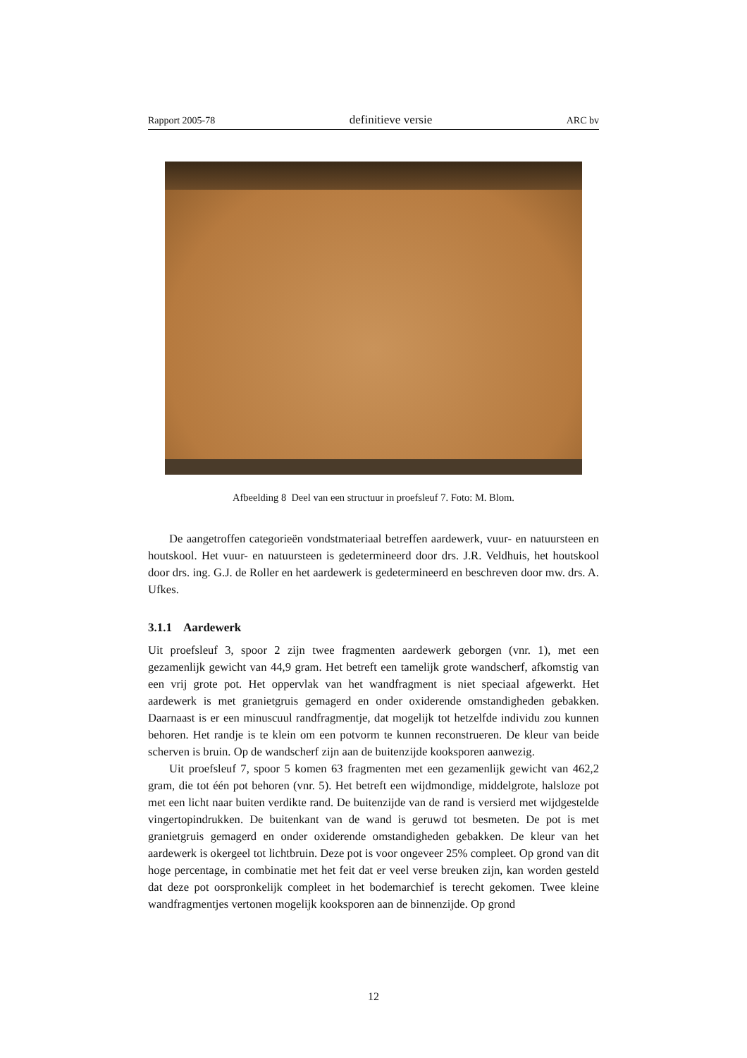Rapport 2005-78 definitieve versie ARC bv
Afbeelding 8 Deel van een structuur in proefsleuf 7. Foto: M. Blom.
De aangetroffen categorieën vondstmateriaal betreffen aardewerk, vuur- en natuursteen en houtskool. Het vuur- en natuursteen is gedetermineerd door drs. J.R. Veldhuis, het houtskool door drs. ing. G.J. de Roller en het aardewerk is gedetermineerd en beschreven door mw. drs. A. Ufkes.
3.1.1 Aardewerk
Uit proefsleuf 3, spoor 2 zijn twee fragmenten aardewerk geborgen (vnr. 1), met een gezamenlijk gewicht van 44,9 gram. Het betreft een tamelijk grote wandscherf, afkomstig van een vrij grote pot. Het oppervlak van het wandfragment is niet speciaal afgewerkt. Het aardewerk is met granietgruis gemagerd en onder oxiderende omstandigheden gebakken. Daarnaast is er een minuscuul randfragmentje, dat mogelijk tot hetzelfde individu zou kunnen behoren. Het randje is te klein om een potvorm te kunnen reconstrueren. De kleur van beide scherven is bruin. Op de wandscherf zijn aan de buitenzijde kooksporen aanwezig.
Uit proefsleuf 7, spoor 5 komen 63 fragmenten met een gezamenlijk gewicht van 462,2 gram, die tot één pot behoren (vnr. 5). Het betreft een wijdmondige, middelgrote, halsloze pot met een licht naar buiten verdikte rand. De buitenzijde van de rand is versierd met wijdgestelde vingertopindrukken. De buitenkant van de wand is geruwd tot besmeten. De pot is met granietgruis gemagerd en onder oxiderende omstandigheden gebakken. De kleur van het aardewerk is okergeel tot lichtbruin. Deze pot is voor ongeveer 25% compleet. Op grond van dit hoge percentage, in combinatie met het feit dat er veel verse breuken zijn, kan worden gesteld dat deze pot oorspronkelijk compleet in het bodemarchief is terecht gekomen. Twee kleine wandfragmentjes vertonen mogelijk kooksporen aan de binnenzijde. Op grond
12